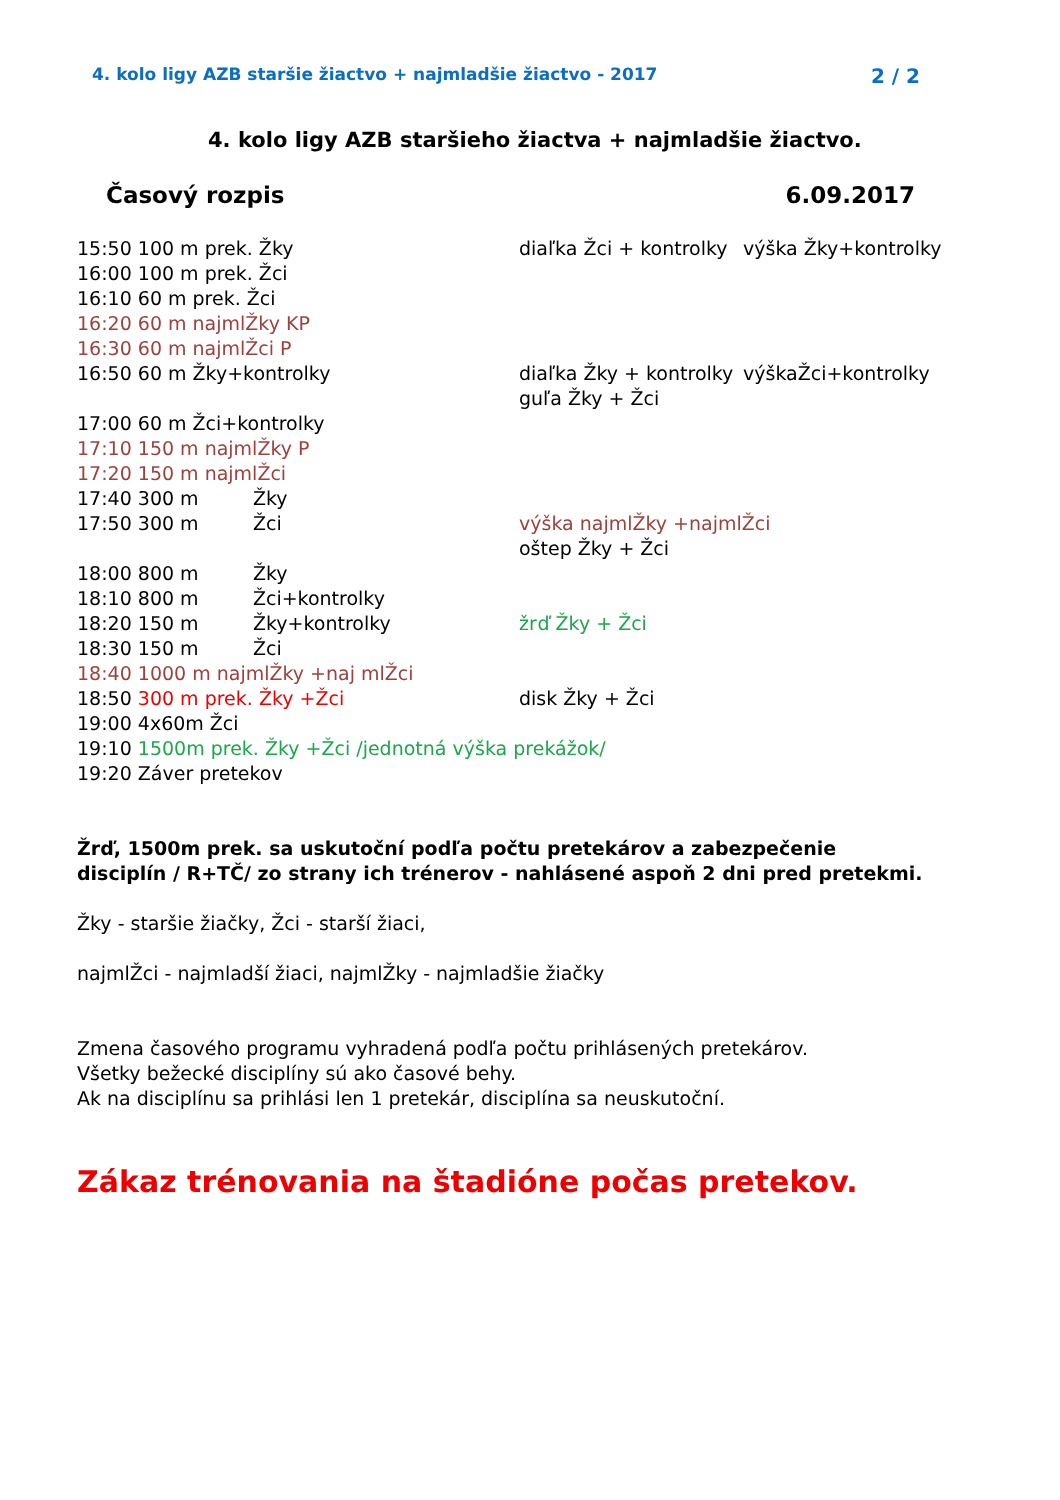4. kolo ligy AZB staršie žiactvo + najmladšie žiactvo - 2017 2 / 2
4. kolo ligy AZB staršieho žiactva + najmladšie žiactvo.
Časový rozpis 6.09.2017
15:50 100 m prek. Žky diaľka Žci + kontrolky výška Žky+kontrolky
16:00 100 m prek. Žci
16:10 60 m prek. Žci
16:20 60 m najmlŽky KP
16:30 60 m najmlŽci P
16:50 60 m Žky+kontrolky diaľka Žky + kontrolky výškaŽci+kontrolky
guľa Žky + Žci
17:00 60 m Žci+kontrolky
17:10 150 m najmlŽky P
17:20 150 m najmlŽci
17:40 300 m Žky
17:50 300 m Žci výška najmlŽky +najmlŽci
oštep Žky + Žci
18:00 800 m Žky
18:10 800 m Žci+kontrolky
18:20 150 m Žky+kontrolky žrď Žky + Žci
18:30 150 m Žci
18:40 1000 m najmlŽky +naj mlŽci
18:50 300 m prek. Žky +Žci disk Žky + Žci
19:00 4x60m Žci
19:10 1500m prek. Žky +Žci /jednotná výška prekážok/
19:20 Záver pretekov
Žrď, 1500m prek. sa uskutoční podľa počtu pretekárov a zabezpečenie disciplín / R+TČ/ zo strany ich trénerov - nahlásené aspoň 2 dni pred pretekmi.
Žky - staršie žiačky, Žci - starší žiaci,
najmlŽci - najmladší žiaci, najmlŽky - najmladšie žiačky
Zmena časového programu vyhradená podľa počtu prihlásených pretekárov.
Všetky bežecké disciplíny sú ako časové behy.
Ak na disciplínu sa prihlási len 1 pretekár, disciplína sa neuskutoční.
Zákaz trénovania na štadióne počas pretekov.